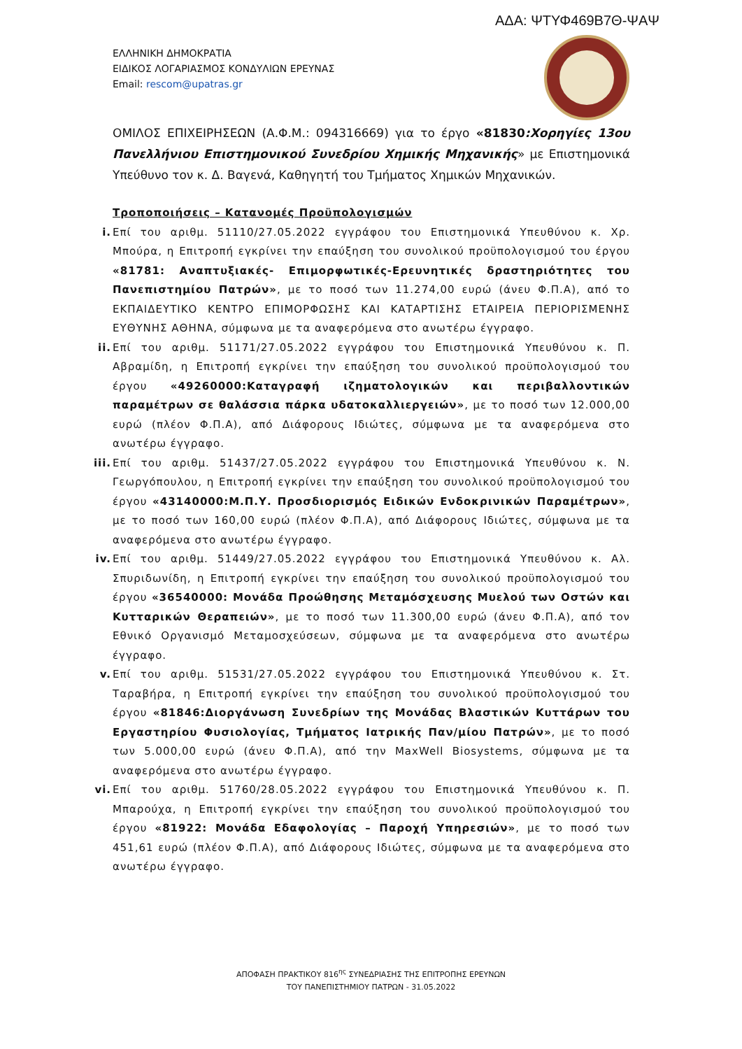ΑΔΑ: ΨΤΥΦ469Β7Θ-ΨΑΨ
ΕΛΛΗΝΙΚΗ ΔΗΜΟΚΡΑΤΙΑ
ΕΙΔΙΚΟΣ ΛΟΓΑΡΙΑΣΜΟΣ ΚΟΝΔΥΛΙΩΝ ΕΡΕΥΝΑΣ
Email: rescom@upatras.gr
ΟΜΙΛΟΣ ΕΠΙΧΕΙΡΗΣΕΩΝ (Α.Φ.Μ.: 094316669) για το έργο «81830:Χορηγίες 13ου Πανελλήνιου Επιστημονικού Συνεδρίου Χημικής Μηχανικής» με Επιστημονικά Υπεύθυνο τον κ. Δ. Βαγενά, Καθηγητή του Τμήματος Χημικών Μηχανικών.
Τροποποιήσεις – Κατανομές Προϋπολογισμών
i.
Επί του αριθμ. 51110/27.05.2022 εγγράφου του Επιστημονικά Υπευθύνου κ. Χρ. Μπούρα, η Επιτροπή εγκρίνει την επαύξηση του συνολικού προϋπολογισμού του έργου «81781: Αναπτυξιακές- Επιμορφωτικές-Ερευνητικές δραστηριότητες του Πανεπιστημίου Πατρών», με το ποσό των 11.274,00 ευρώ (άνευ Φ.Π.Α), από το ΕΚΠΑΙΔΕΥΤΙΚΟ ΚΕΝΤΡΟ ΕΠΙΜΟΡΦΩΣΗΣ ΚΑΙ ΚΑΤΑΡΤΙΣΗΣ ΕΤΑΙΡΕΙΑ ΠΕΡΙΟΡΙΣΜΕΝΗΣ ΕΥΘΥΝΗΣ ΑΘΗΝΑ, σύμφωνα με τα αναφερόμενα στο ανωτέρω έγγραφο.
ii.
Επί του αριθμ. 51171/27.05.2022 εγγράφου του Επιστημονικά Υπευθύνου κ. Π. Αβραμίδη, η Επιτροπή εγκρίνει την επαύξηση του συνολικού προϋπολογισμού του έργου «49260000:Καταγραφή ιζηματολογικών και περιβαλλοντικών παραμέτρων σε θαλάσσια πάρκα υδατοκαλλιεργειών», με το ποσό των 12.000,00 ευρώ (πλέον Φ.Π.Α), από Διάφορους Ιδιώτες, σύμφωνα με τα αναφερόμενα στο ανωτέρω έγγραφο.
iii.
Επί του αριθμ. 51437/27.05.2022 εγγράφου του Επιστημονικά Υπευθύνου κ. Ν. Γεωργόπουλου, η Επιτροπή εγκρίνει την επαύξηση του συνολικού προϋπολογισμού του έργου «43140000:Μ.Π.Υ. Προσδιορισμός Ειδικών Ενδοκρινικών Παραμέτρων», με το ποσό των 160,00 ευρώ (πλέον Φ.Π.Α), από Διάφορους Ιδιώτες, σύμφωνα με τα αναφερόμενα στο ανωτέρω έγγραφο.
iv.
Επί του αριθμ. 51449/27.05.2022 εγγράφου του Επιστημονικά Υπευθύνου κ. Αλ. Σπυριδωνίδη, η Επιτροπή εγκρίνει την επαύξηση του συνολικού προϋπολογισμού του έργου «36540000: Μονάδα Προώθησης Μεταμόσχευσης Μυελού των Οστών και Κυτταρικών Θεραπειών», με το ποσό των 11.300,00 ευρώ (άνευ Φ.Π.Α), από τον Εθνικό Οργανισμό Μεταμοσχεύσεων, σύμφωνα με τα αναφερόμενα στο ανωτέρω έγγραφο.
v.
Επί του αριθμ. 51531/27.05.2022 εγγράφου του Επιστημονικά Υπευθύνου κ. Στ. Ταραβήρα, η Επιτροπή εγκρίνει την επαύξηση του συνολικού προϋπολογισμού του έργου «81846:Διοργάνωση Συνεδρίων της Μονάδας Βλαστικών Κυττάρων του Εργαστηρίου Φυσιολογίας, Τμήματος Ιατρικής Παν/μίου Πατρών», με το ποσό των 5.000,00 ευρώ (άνευ Φ.Π.Α), από την MaxWell Biosystems, σύμφωνα με τα αναφερόμενα στο ανωτέρω έγγραφο.
vi.
Επί του αριθμ. 51760/28.05.2022 εγγράφου του Επιστημονικά Υπευθύνου κ. Π. Μπαρούχα, η Επιτροπή εγκρίνει την επαύξηση του συνολικού προϋπολογισμού του έργου «81922: Μονάδα Εδαφολογίας – Παροχή Υπηρεσιών», με το ποσό των 451,61 ευρώ (πλέον Φ.Π.Α), από Διάφορους Ιδιώτες, σύμφωνα με τα αναφερόμενα στο ανωτέρω έγγραφο.
ΑΠΟΦΑΣΗ ΠΡΑΚΤΙΚΟΥ 816<sup>ης</sup> ΣΥΝΕΔΡΙΑΣΗΣ ΤΗΣ ΕΠΙΤΡΟΠΗΣ ΕΡΕΥΝΩΝ
ΤΟΥ ΠΑΝΕΠΙΣΤΗΜΙΟΥ ΠΑΤΡΩΝ - 31.05.2022